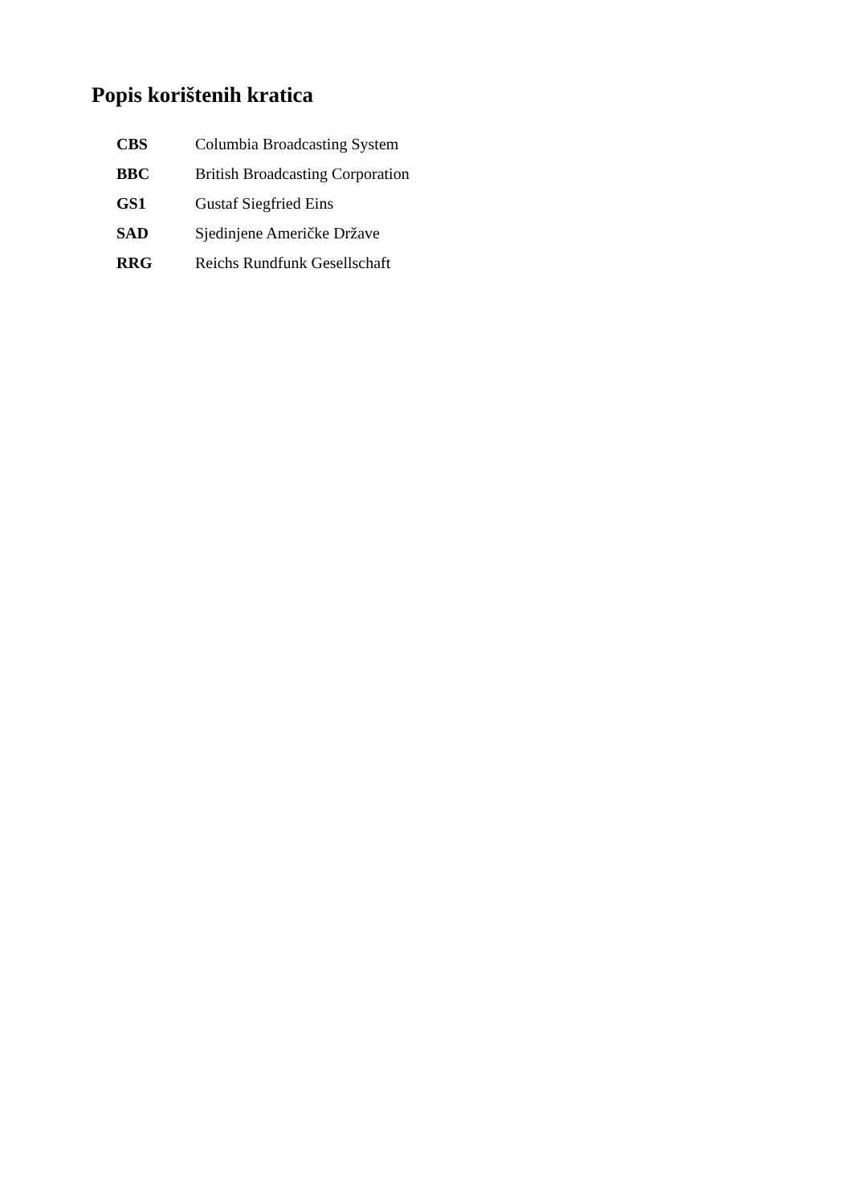Popis korištenih kratica
| CBS | Columbia Broadcasting System |
| BBC | British Broadcasting Corporation |
| GS1 | Gustaf Siegfried Eins |
| SAD | Sjedinjene Američke Države |
| RRG | Reichs Rundfunk Gesellschaft |